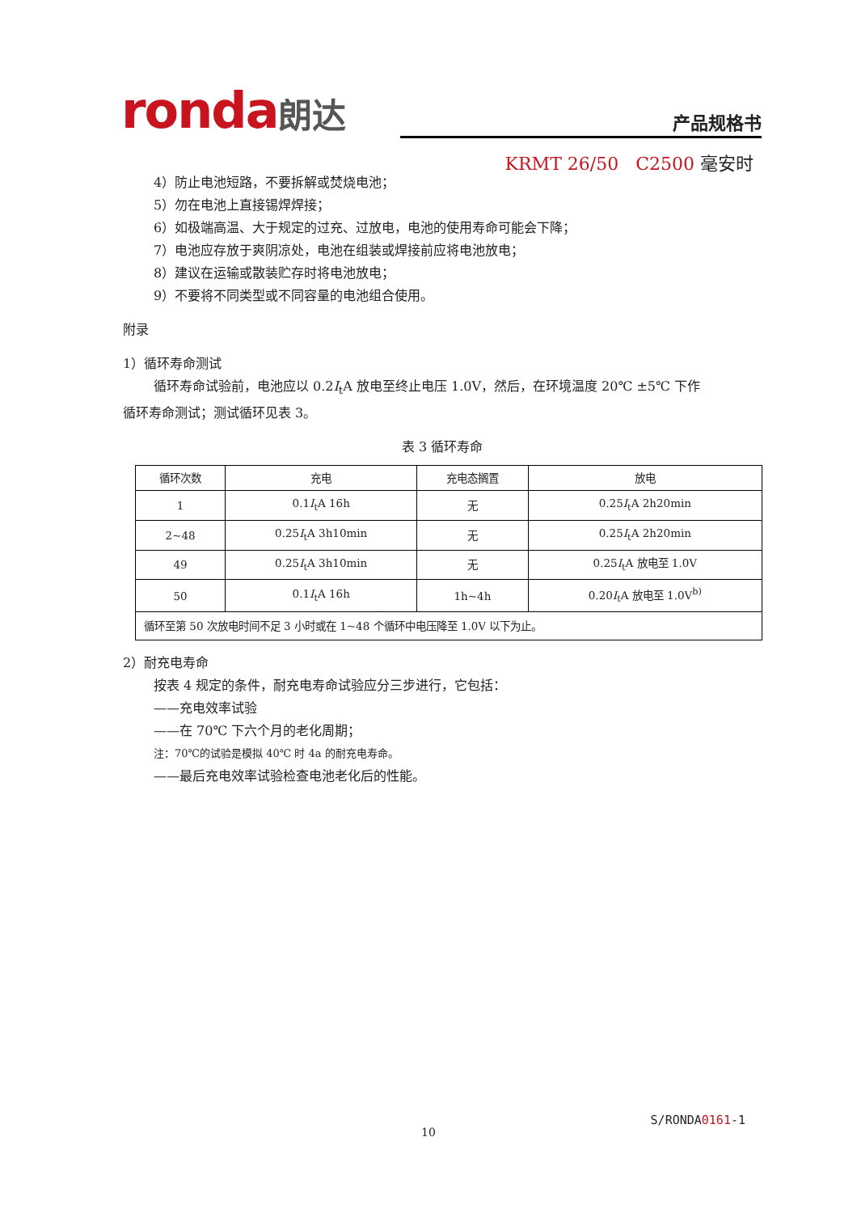ronda朗达
产品规格书
KRMT 26/50 C2500 毫安时
4）防止电池短路，不要拆解或焚烧电池；
5）勿在电池上直接锡焊焊接；
6）如极端高温、大于规定的过充、过放电，电池的使用寿命可能会下降；
7）电池应存放于爽阴凉处，电池在组装或焊接前应将电池放电；
8）建议在运输或散装贮存时将电池放电；
9）不要将不同类型或不同容量的电池组合使用。
附录
1）循环寿命测试
循环寿命试验前，电池应以 0.2I<sub>t</sub>A 放电至终止电压 1.0V，然后，在环境温度 20℃ ±5℃ 下作
循环寿命测试；测试循环见表 3。
表 3 循环寿命
| 循环次数 | 充电 | 充电态搁置 | 放电 |
| --- | --- | --- | --- |
| 1 | 0.1 I<sub>t</sub>A 16h | 无 | 0.25 I<sub>t</sub>A 2h20min |
| 2~48 | 0.25 I<sub>t</sub>A 3h10min | 无 | 0.25 I<sub>t</sub>A 2h20min |
| 49 | 0.25 I<sub>t</sub>A 3h10min | 无 | 0.25 I<sub>t</sub>A 放电至 1.0V |
| 50 | 0.1 I<sub>t</sub>A 16h | 1h~4h | 0.20 I<sub>t</sub>A 放电至 1.0V<sup>b)</sup> |
| 循环至第 50 次放电时间不足 3 小时或在 1~48 个循环中电压降至 1.0V 以下为止。 | | | |
2）耐充电寿命
按表 4 规定的条件，耐充电寿命试验应分三步进行，它包括：
——充电效率试验
——在 70℃ 下六个月的老化周期；
注：70℃的试验是模拟 40℃ 时 4a 的耐充电寿命。
——最后充电效率试验检查电池老化后的性能。
S/RONDA0161-1
10